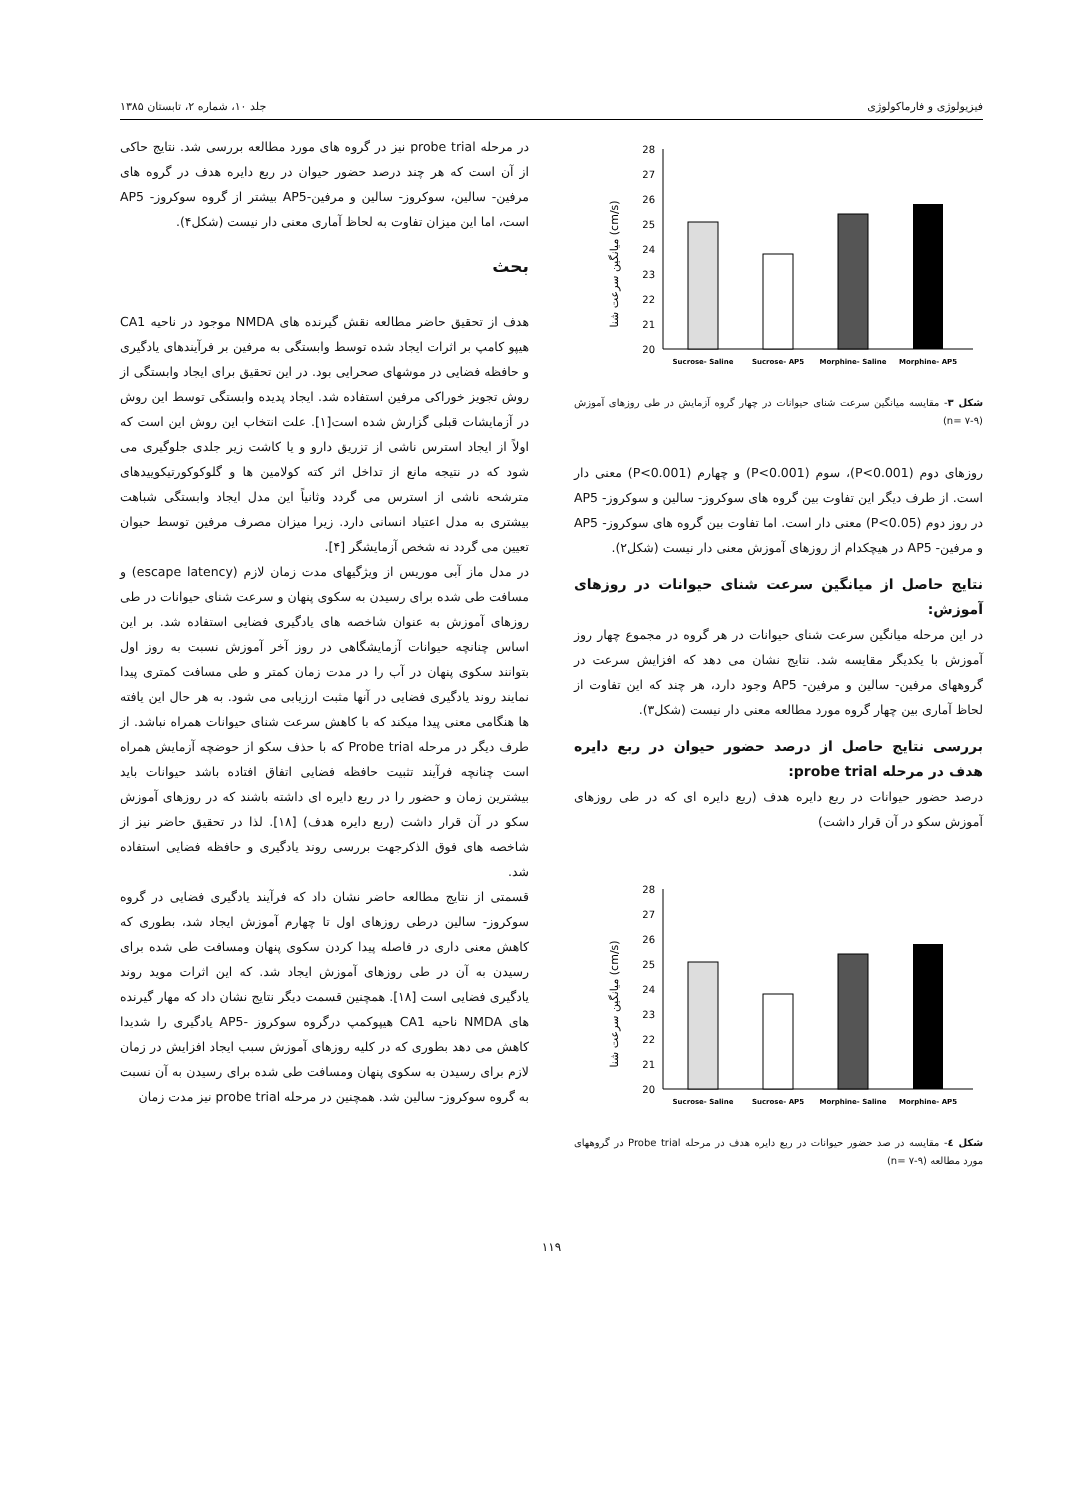فیزیولوژی و فارماکولوژی جلد ۱۰، شماره ۲، تابستان ۱۳۸۵
میانگین سرعت شنا (cm/s)
20
21
22
23
24
25
26
27
28
Sucrose- Saline
Sucrose- AP5
Morphine- Saline
Morphine- AP5
شکل ۳- مقایسه میانگین سرعت شنای حیوانات در چهار گروه آزمایش در طی روزهای آموزش (n= ۷-۹)
روزهای دوم (P<0.001)، سوم (P<0.001) و چهارم (P<0.001) معنی دار است. از طرف دیگر این تفاوت بین گروه های سوکروز- سالین و سوکروز- AP5 در روز دوم (P<0.05) معنی دار است. اما تفاوت بین گروه های سوکروز- AP5 و مرفین- AP5 در هیچکدام از روزهای آموزش معنی دار نیست (شکل۲).
نتایج حاصل از میانگین سرعت شنای حیوانات در روزهای آموزش:
در این مرحله میانگین سرعت شنای حیوانات در هر گروه در مجموع چهار روز آموزش با یکدیگر مقایسه شد. نتایج نشان می دهد که افزایش سرعت در گروههای مرفین- سالین و مرفین- AP5 وجود دارد، هر چند که این تفاوت از لحاظ آماری بین چهار گروه مورد مطالعه معنی دار نیست (شکل۳).
بررسی نتایج حاصل از درصد حضور حیوان در ربع دایره هدف در مرحله probe trial:
درصد حضور حیوانات در ربع دایره هدف (ربع دایره ای که در طی روزهای آموزش سکو در آن قرار داشت)
میانگین سرعت شنا (cm/s)
20
21
22
23
24
25
26
27
28
Sucrose- Saline
Sucrose- AP5
Morphine- Saline
Morphine- AP5
شکل ٤- مقایسه در صد حضور حیوانات در ربع دایره هدف در مرحله Probe trial در گروههای مورد مطالعه (n= ۷-۹)
در مرحله probe trial نیز در گروه های مورد مطالعه بررسی شد. نتایج حاکی از آن است که هر چند درصد حضور حیوان در ربع دایره هدف در گروه های مرفین- سالین، سوکروز- سالین و مرفین-AP5 بیشتر از گروه سوکروز- AP5 است، اما این میزان تفاوت به لحاظ آماری معنی دار نیست (شکل۴).
بحث
هدف از تحقیق حاضر مطالعه نقش گیرنده های NMDA موجود در ناحیه CA1 هیپو کامپ بر اثرات ایجاد شده توسط وابستگی به مرفین بر فرآیندهای یادگیری و حافظه فضایی در موشهای صحرایی بود. در این تحقیق برای ایجاد وابستگی از روش تجویز خوراکی مرفین استفاده شد. ایجاد پدیده وابستگی توسط این روش در آزمایشات قبلی گزارش شده است[۱]. علت انتخاب این روش این است که اولاً از ایجاد استرس ناشی از تزریق دارو و یا کاشت زیر جلدی جلوگیری می شود که در نتیجه مانع از تداخل اثر کته کولامین ها و گلوکوکورتیکوییدهای مترشحه ناشی از استرس می گردد وثانیاً این مدل ایجاد وابستگی شباهت بیشتری به مدل اعتیاد انسانی دارد. زیرا میزان مصرف مرفین توسط حیوان تعیین می گردد نه شخص آزمایشگر [۴].
در مدل ماز آبی موریس از ویژگیهای مدت زمان لازم (escape latency) و مسافت طی شده برای رسیدن به سکوی پنهان و سرعت شنای حیوانات در طی روزهای آموزش به عنوان شاخصه های یادگیری فضایی استفاده شد. بر این اساس چنانچه حیوانات آزمایشگاهی در روز آخر آموزش نسبت به روز اول بتوانند سکوی پنهان در آب را در مدت زمان کمتر و طی مسافت کمتری پیدا نمایند روند یادگیری فضایی در آنها مثبت ارزیابی می شود. به هر حال این یافته ها هنگامی معنی پیدا میکند که با کاهش سرعت شنای حیوانات همراه نباشد. از طرف دیگر در مرحله Probe trial که با حذف سکو از حوضچه آزمایش همراه است چنانچه فرآیند تثبیت حافظه فضایی اتفاق افتاده باشد حیوانات باید بیشترین زمان و حضور را در ربع دایره ای داشته باشند که در روزهای آموزش سکو در آن قرار داشت (ربع دایره هدف) [۱۸]. لذا در تحقیق حاضر نیز از شاخصه های فوق الذکرجهت بررسی روند یادگیری و حافظه فضایی استفاده شد.
قسمتی از نتایج مطالعه حاضر نشان داد که فرآیند یادگیری فضایی در گروه سوکروز- سالین درطی روزهای اول تا چهارم آموزش ایجاد شد، بطوری که کاهش معنی داری در فاصله پیدا کردن سکوی پنهان ومسافت طی شده برای رسیدن به آن در طی روزهای آموزش ایجاد شد. که این اثرات موید روند یادگیری فضایی است [۱۸]. همچنین قسمت دیگر نتایج نشان داد که مهار گیرنده های NMDA ناحیه CA1 هیپوکمپ درگروه سوکروز -AP5 یادگیری را شدیدا کاهش می دهد بطوری که در کلیه روزهای آموزش سبب ایجاد افزایش در زمان لازم برای رسیدن به سکوی پنهان ومسافت طی شده برای رسیدن به آن نسبت به گروه سوکروز- سالین شد. همچنین در مرحله probe trial نیز مدت زمان
۱۱۹